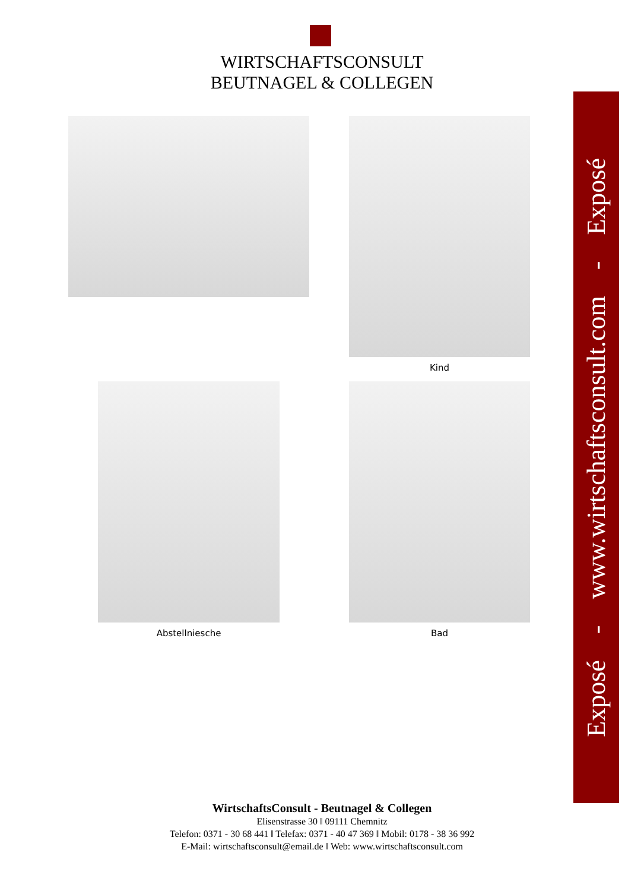WIRTSCHAFTSCONSULT
BEUTNAGEL & COLLEGEN
Kind
Abstellniesche Bad
Exposé - www.wirtschaftsconsult.com - Exposé
WirtschaftsConsult - Beutnagel & Collegen
Elisenstrasse 30 ‖ 09111 Chemnitz
Telefon: 0371 - 30 68 441 ‖ Telefax: 0371 - 40 47 369 ‖ Mobil: 0178 - 38 36 992
E-Mail: wirtschaftsconsult@email.de ‖ Web: www.wirtschaftsconsult.com